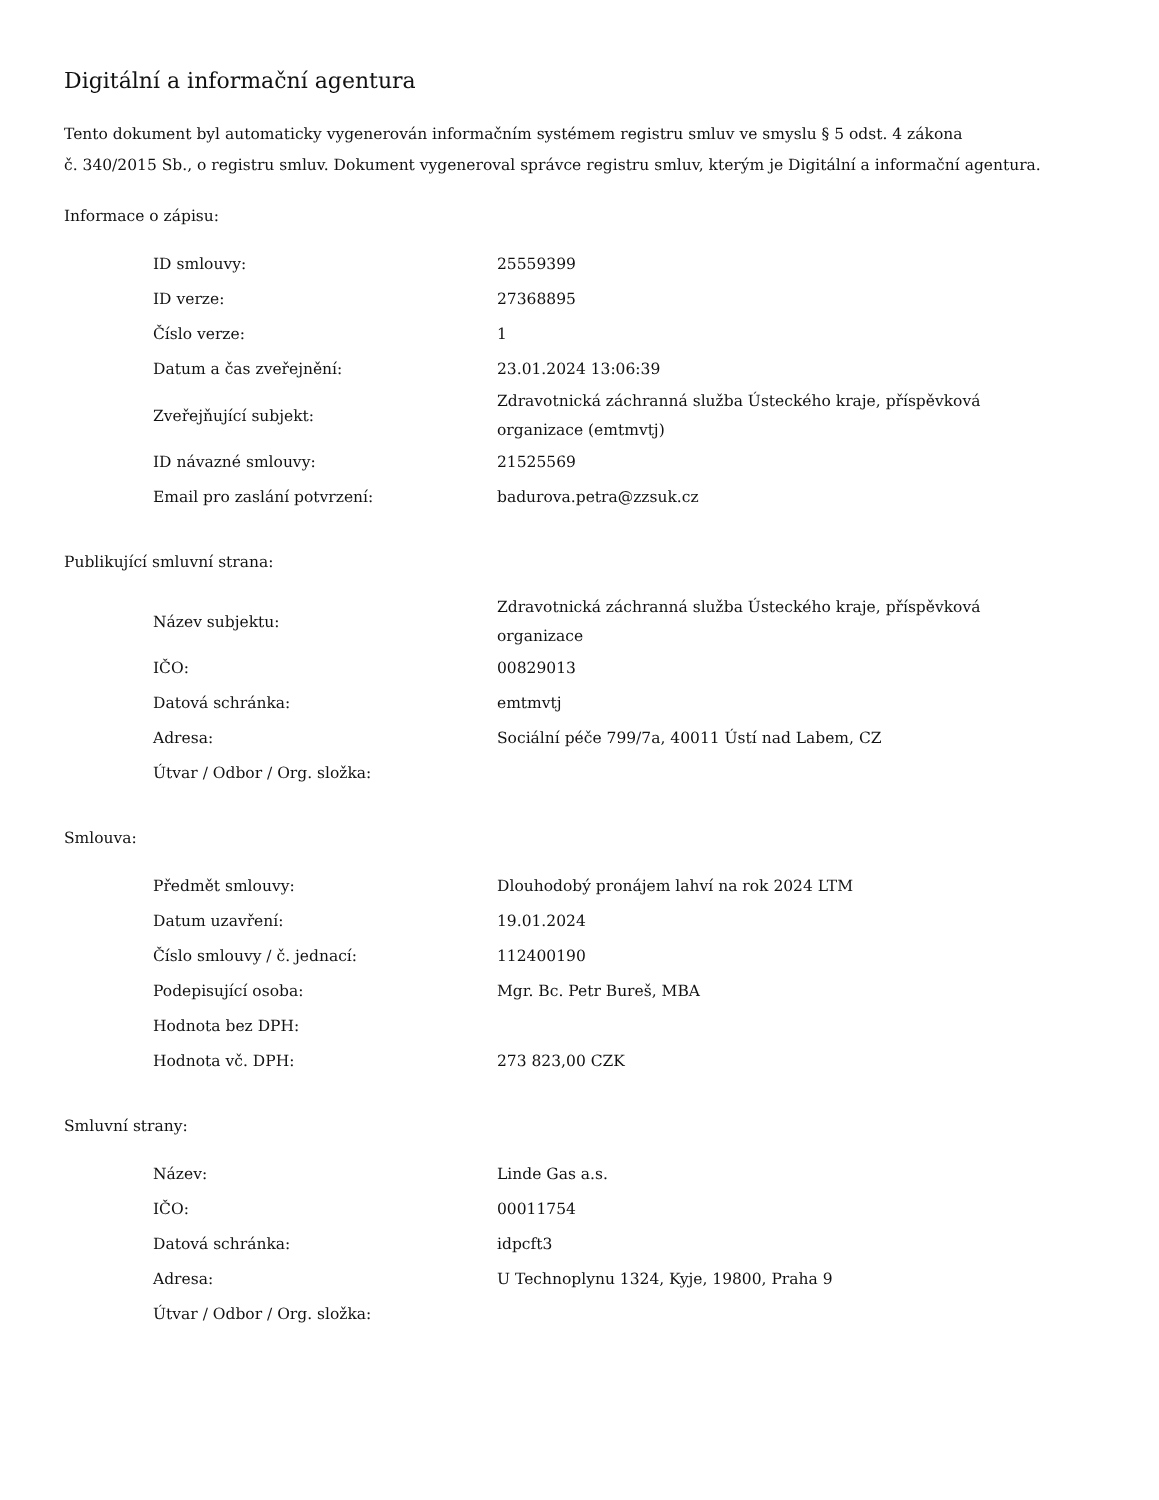Digitální a informační agentura
Tento dokument byl automaticky vygenerován informačním systémem registru smluv ve smyslu § 5 odst. 4 zákona
č. 340/2015 Sb., o registru smluv. Dokument vygeneroval správce registru smluv, kterým je Digitální a informační agentura.
Informace o zápisu:
| ID smlouvy: | 25559399 |
| ID verze: | 27368895 |
| Číslo verze: | 1 |
| Datum a čas zveřejnění: | 23.01.2024 13:06:39 |
| Zveřejňující subjekt: | Zdravotnická záchranná služba Ústeckého kraje, příspěvková organizace (emtmvtj) |
| ID návazné smlouvy: | 21525569 |
| Email pro zaslání potvrzení: | badurova.petra@zzsuk.cz |
Publikující smluvní strana:
| Název subjektu: | Zdravotnická záchranná služba Ústeckého kraje, příspěvková organizace |
| IČO: | 00829013 |
| Datová schránka: | emtmvtj |
| Adresa: | Sociální péče 799/7a, 40011 Ústí nad Labem, CZ |
| Útvar / Odbor / Org. složka: | |
Smlouva:
| Předmět smlouvy: | Dlouhodobý pronájem lahví na rok 2024 LTM |
| Datum uzavření: | 19.01.2024 |
| Číslo smlouvy / č. jednací: | 112400190 |
| Podepisující osoba: | Mgr. Bc. Petr Bureš, MBA |
| Hodnota bez DPH: | |
| Hodnota vč. DPH: | 273 823,00 CZK |
Smluvní strany:
| Název: | Linde Gas a.s. |
| IČO: | 00011754 |
| Datová schránka: | idpcft3 |
| Adresa: | U Technoplynu 1324, Kyje, 19800, Praha 9 |
| Útvar / Odbor / Org. složka: | |